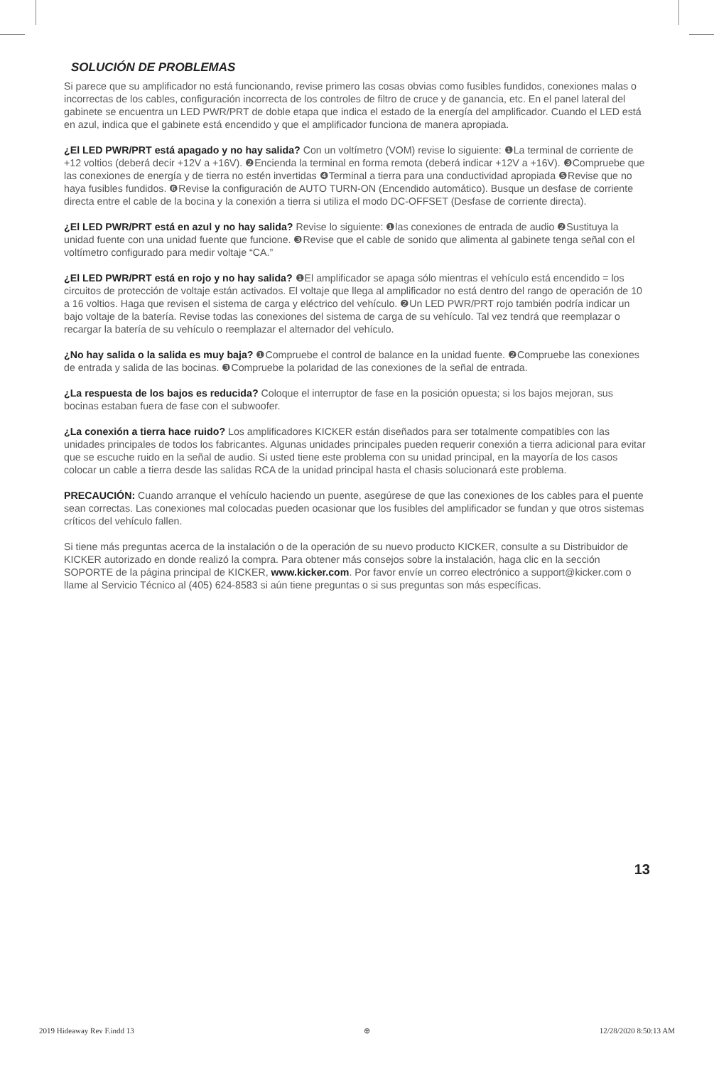SOLUCIÓN DE PROBLEMAS
Si parece que su amplificador no está funcionando, revise primero las cosas obvias como fusibles fundidos, conexiones malas o incorrectas de los cables, configuración incorrecta de los controles de filtro de cruce y de ganancia, etc. En el panel lateral del gabinete se encuentra un LED PWR/PRT de doble etapa que indica el estado de la energía del amplificador. Cuando el LED está en azul, indica que el gabinete está encendido y que el amplificador funciona de manera apropiada.
¿El LED PWR/PRT está apagado y no hay salida? Con un voltímetro (VOM) revise lo siguiente: ❶La terminal de corriente de +12 voltios (deberá decir +12V a +16V). ❷Encienda la terminal en forma remota (deberá indicar +12V a +16V). ❸Compruebe que las conexiones de energía y de tierra no estén invertidas ❹Terminal a tierra para una conductividad apropiada ❺Revise que no haya fusibles fundidos. ❻Revise la configuración de AUTO TURN-ON (Encendido automático). Busque un desfase de corriente directa entre el cable de la bocina y la conexión a tierra si utiliza el modo DC-OFFSET (Desfase de corriente directa).
¿El LED PWR/PRT está en azul y no hay salida? Revise lo siguiente: ❶las conexiones de entrada de audio ❷Sustituya la unidad fuente con una unidad fuente que funcione. ❸Revise que el cable de sonido que alimenta al gabinete tenga señal con el voltímetro configurado para medir voltaje “CA.”
¿El LED PWR/PRT está en rojo y no hay salida? ❶El amplificador se apaga sólo mientras el vehículo está encendido = los circuitos de protección de voltaje están activados. El voltaje que llega al amplificador no está dentro del rango de operación de 10 a 16 voltios. Haga que revisen el sistema de carga y eléctrico del vehículo. ❷Un LED PWR/PRT rojo también podría indicar un bajo voltaje de la batería. Revise todas las conexiones del sistema de carga de su vehículo. Tal vez tendrá que reemplazar o recargar la batería de su vehículo o reemplazar el alternador del vehículo.
¿No hay salida o la salida es muy baja? ❶Compruebe el control de balance en la unidad fuente. ❷Compruebe las conexiones de entrada y salida de las bocinas. ❸Compruebe la polaridad de las conexiones de la señal de entrada.
¿La respuesta de los bajos es reducida? Coloque el interruptor de fase en la posición opuesta; si los bajos mejoran, sus bocinas estaban fuera de fase con el subwoofer.
¿La conexión a tierra hace ruido? Los amplificadores KICKER están diseñados para ser totalmente compatibles con las unidades principales de todos los fabricantes. Algunas unidades principales pueden requerir conexión a tierra adicional para evitar que se escuche ruido en la señal de audio. Si usted tiene este problema con su unidad principal, en la mayoría de los casos colocar un cable a tierra desde las salidas RCA de la unidad principal hasta el chasis solucionará este problema.
PRECAUCIÓN: Cuando arranque el vehículo haciendo un puente, asegúrese de que las conexiones de los cables para el puente sean correctas. Las conexiones mal colocadas pueden ocasionar que los fusibles del amplificador se fundan y que otros sistemas críticos del vehículo fallen.
Si tiene más preguntas acerca de la instalación o de la operación de su nuevo producto KICKER, consulte a su Distribuidor de KICKER autorizado en donde realizó la compra. Para obtener más consejos sobre la instalación, haga clic en la sección SOPORTE de la página principal de KICKER, www.kicker.com. Por favor envíe un correo electrónico a support@kicker.com o llame al Servicio Técnico al (405) 624-8583 si aún tiene preguntas o si sus preguntas son más específicas.
13
2019 Hideaway Rev F.indd 13 ⊕ 12/28/2020 8:50:13 AM